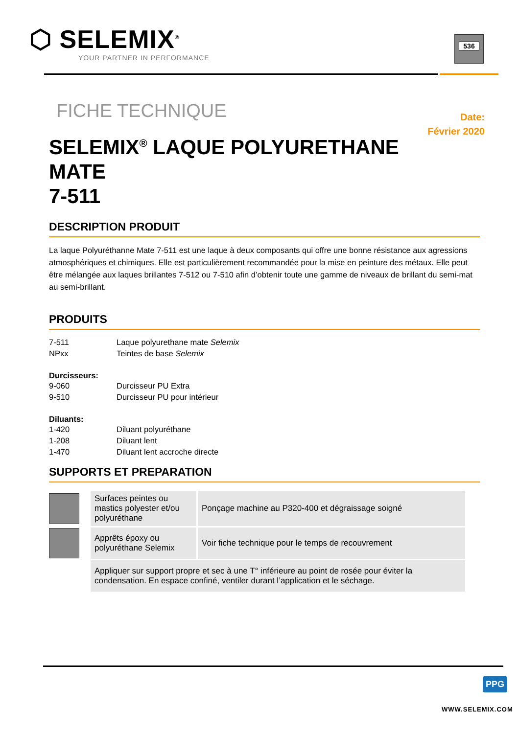⬡ SELEMIX<sup>®</sup>
YOUR PARTNER IN PERFORMANCE
536
FICHE TECHNIQUE
Date:
Février 2020
SELEMIX<sup>®</sup> LAQUE POLYURETHANE
MATE
7-511
DESCRIPTION PRODUIT
La laque Polyuréthanne Mate 7-511 est une laque à deux composants qui offre une bonne résistance aux agressions atmosphériques et chimiques. Elle est particulièrement recommandée pour la mise en peinture des métaux. Elle peut être mélangée aux laques brillantes 7-512 ou 7-510 afin d’obtenir toute une gamme de niveaux de brillant du semi-mat au semi-brillant.
PRODUITS
| 7-511 | Laque polyurethane mate Selemix |
| NPxx | Teintes de base Selemix |
Durcisseurs:
| 9-060 | Durcisseur PU Extra |
| 9-510 | Durcisseur PU pour intérieur |
Diluants:
| 1-420 | Diluant polyuréthane |
| 1-208 | Diluant lent |
| 1-470 | Diluant lent accroche directe |
SUPPORTS ET PREPARATION
| | Surfaces peintes ou mastics polyester et/ou polyuréthane | Ponçage machine au P320-400 et dégraissage soigné |
| | Apprêts époxy ou polyuréthane Selemix | Voir fiche technique pour le temps de recouvrement |
| | Appliquer sur support propre et sec à une T° inférieure au point de rosée pour éviter la condensation. En espace confiné, ventiler durant l’application et le séchage. | |
PPG
WWW.SELEMIX.COM